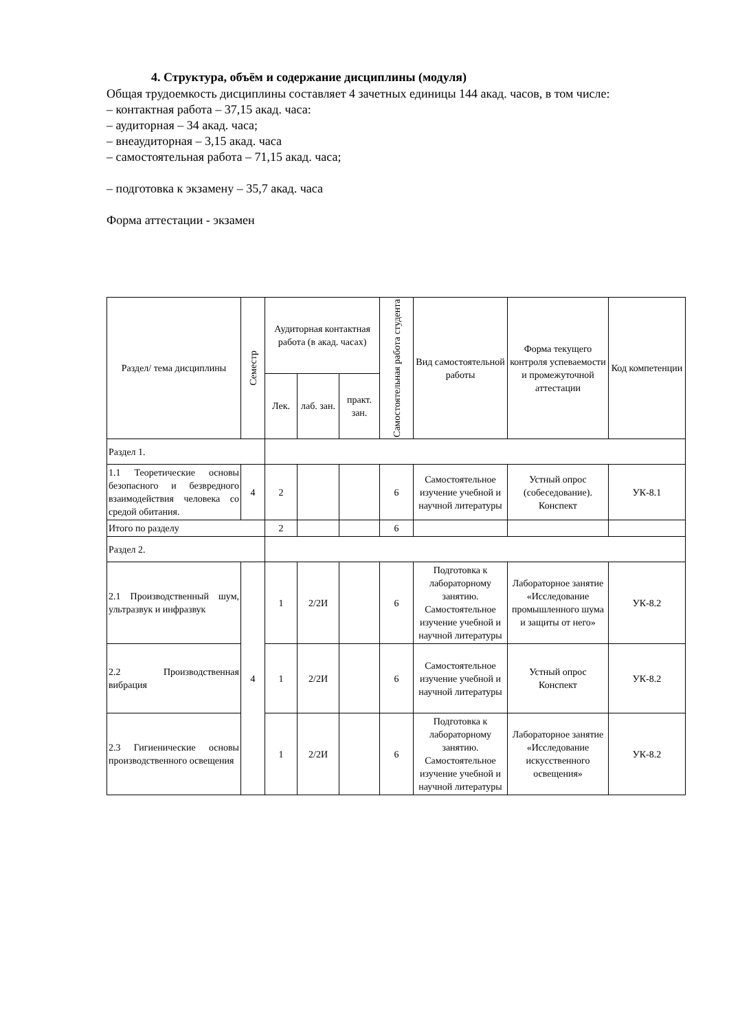4. Структура, объём и содержание дисциплины (модуля)
Общая трудоемкость дисциплины составляет 4 зачетных единицы 144 акад. часов, в том числе:
– контактная работа – 37,15 акад. часа:
– аудиторная – 34 акад. часа;
– внеаудиторная – 3,15 акад. часа
– самостоятельная работа – 71,15 акад. часа;
– подготовка к экзамену – 35,7 акад. часа
Форма аттестации - экзамен
| Раздел/ тема дисциплины | Семестр | Аудиторная контактная работа (в акад. часах) | | | Самостоятельная работа студента | Вид самостоятельной работы | Форма текущего контроля успеваемости и промежуточной аттестации | Код компетенции |
| --- | --- | --- | --- | --- | --- | --- | --- | --- |
| | | Лек. | лаб. зан. | практ. зан. | | | | |
| Раздел 1. | | | | | | | | |
| 1.1 Теоретические основы безопасного и безвредного взаимодействия человека со средой обитания. | 4 | 2 | | | 6 | Самостоятельное изучение учебной и научной литературы | Устный опрос (собеседование). Конспект | УК-8.1 |
| Итого по разделу | | 2 | | | 6 | | | |
| Раздел 2. | | | | | | | | |
| 2.1 Производственный шум, ультразвук и инфразвук | 4 | 1 | 2/2И | | 6 | Подготовка к лабораторному занятию. Самостоятельное изучение учебной и научной литературы | Лабораторное занятие «Исследование промышленного шума и защиты от него» | УК-8.2 |
| 2.2 Производственная вибрация | | 1 | 2/2И | | 6 | Самостоятельное изучение учебной и научной литературы | Устный опрос Конспект | УК-8.2 |
| 2.3 Гигиенические основы производственного освещения | | 1 | 2/2И | | 6 | Подготовка к лабораторному занятию. Самостоятельное изучение учебной и научной литературы | Лабораторное занятие «Исследование искусственного освещения» | УК-8.2 |